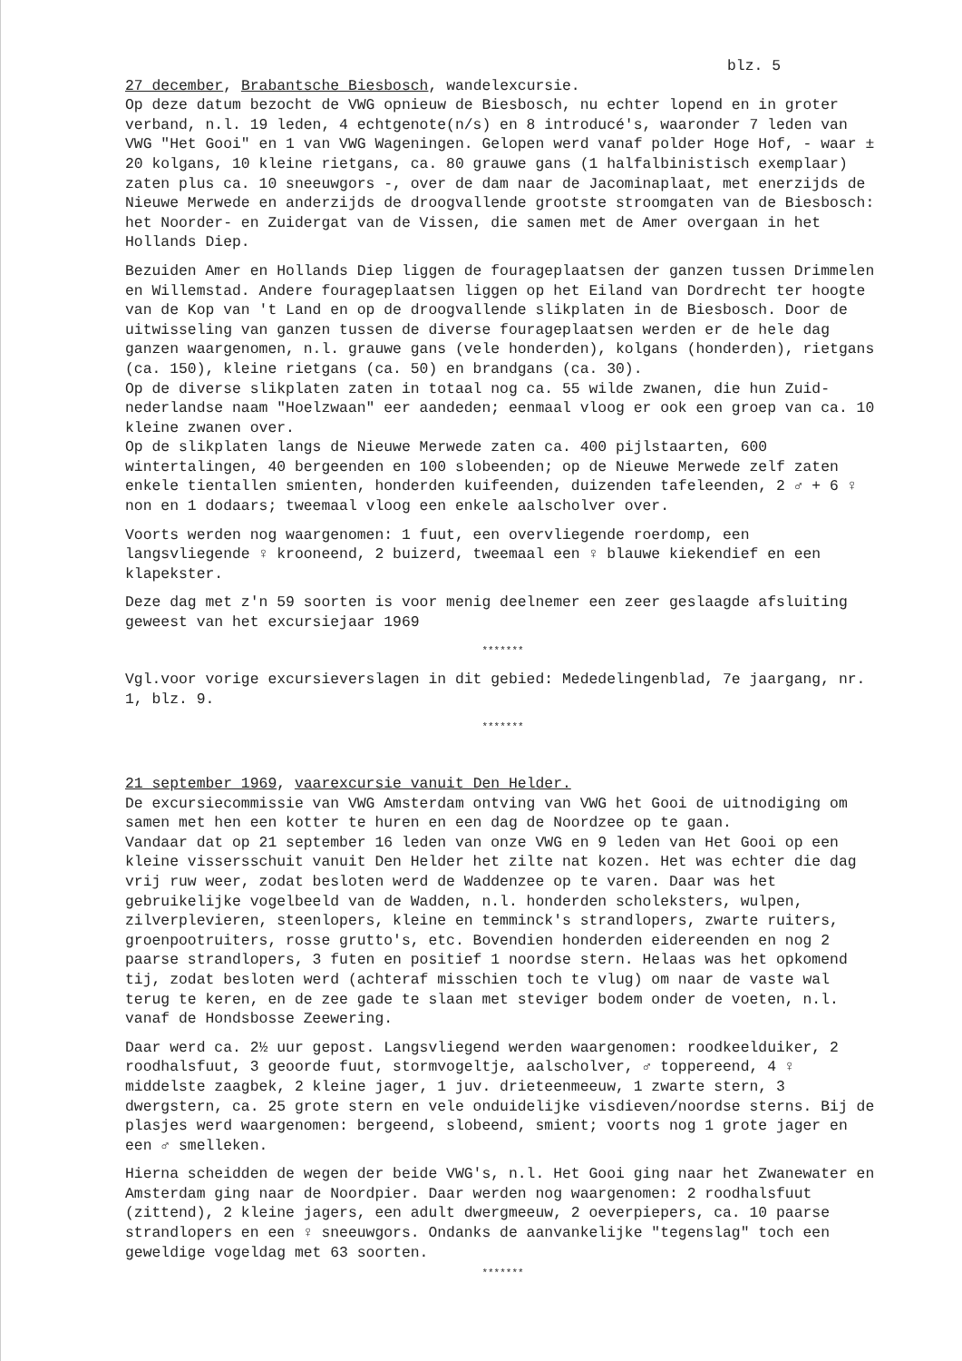blz. 5
27 december, Brabantsche Biesbosch, wandelexcursie.
Op deze datum bezocht de VWG opnieuw de Biesbosch, nu echter lopend en in groter verband, n.l. 19 leden, 4 echtgenote(n/s) en 8 introducé's, waaronder 7 leden van VWG "Het Gooi" en 1 van VWG Wageningen. Gelopen werd vanaf polder Hoge Hof, - waar ± 20 kolgans, 10 kleine rietgans, ca. 80 grauwe gans (1 halfalbinistisch exemplaar) zaten plus ca. 10 sneeuwgors -, over de dam naar de Jacominaplaat, met enerzijds de Nieuwe Merwede en anderzijds de droogvallende grootste stroomgaten van de Biesbosch: het Noorder- en Zuidergat van de Vissen, die samen met de Amer overgaan in het Hollands Diep.
Bezuiden Amer en Hollands Diep liggen de fourageplaatsen der ganzen tussen Drimmelen en Willemstad. Andere fourageplaatsen liggen op het Eiland van Dordrecht ter hoogte van de Kop van 't Land en op de droogvallende slikplaten in de Biesbosch. Door de uitwisseling van ganzen tussen de diverse fourageplaatsen werden er de hele dag ganzen waargenomen, n.l. grauwe gans (vele honderden), kolgans (honderden), rietgans (ca. 150), kleine rietgans (ca. 50) en brandgans (ca. 30).
Op de diverse slikplaten zaten in totaal nog ca. 55 wilde zwanen, die hun Zuid-nederlandse naam "Hoelzwaan" eer aandeden; eenmaal vloog er ook een groep van ca. 10 kleine zwanen over.
Op de slikplaten langs de Nieuwe Merwede zaten ca. 400 pijlstaarten, 600 wintertalingen, 40 bergeenden en 100 slobeenden; op de Nieuwe Merwede zelf zaten enkele tientallen smienten, honderden kuifeenden, duizenden tafeleenden, 2 ♂ + 6 ♀ non en 1 dodaars; tweemaal vloog een enkele aalscholver over.
Voorts werden nog waargenomen: 1 fuut, een overvliegende roerdomp, een langsvliegende ♀ krooneend, 2 buizerd, tweemaal een ♀ blauwe kiekendief en een klapekster.
Deze dag met z'n 59 soorten is voor menig deelnemer een zeer geslaagde afsluiting geweest van het excursiejaar 1969
*******
Vgl.voor vorige excursieverslagen in dit gebied: Mededelingenblad, 7e jaargang, nr. 1, blz. 9.
*******
21 september 1969, vaarexcursie vanuit Den Helder.
De excursiecommissie van VWG Amsterdam ontving van VWG het Gooi de uitnodiging om samen met hen een kotter te huren en een dag de Noordzee op te gaan.
Vandaar dat op 21 september 16 leden van onze VWG en 9 leden van Het Gooi op een kleine vissersschuit vanuit Den Helder het zilte nat kozen. Het was echter die dag vrij ruw weer, zodat besloten werd de Waddenzee op te varen. Daar was het gebruikelijke vogelbeeld van de Wadden, n.l. honderden scholeksters, wulpen, zilverplevieren, steenlopers, kleine en temminck's strandlopers, zwarte ruiters, groenpootruiters, rosse grutto's, etc. Bovendien honderden eidereenden en nog 2 paarse strandlopers, 3 futen en positief 1 noordse stern. Helaas was het opkomend tij, zodat besloten werd (achteraf misschien toch te vlug) om naar de vaste wal terug te keren, en de zee gade te slaan met steviger bodem onder de voeten, n.l. vanaf de Hondsbosse Zeewering.
Daar werd ca. 2½ uur gepost. Langsvliegend werden waargenomen: roodkeelduiker, 2 roodhalsfuut, 3 geoorde fuut, stormvogeltje, aalscholver, ♂ toppereend, 4 ♀ middelste zaagbek, 2 kleine jager, 1 juv. drieteenmeeuw, 1 zwarte stern, 3 dwergstern, ca. 25 grote stern en vele onduidelijke visdieven/noordse sterns. Bij de plasjes werd waargenomen: bergeend, slobeend, smient; voorts nog 1 grote jager en een ♂ smelleken.
Hierna scheidden de wegen der beide VWG's, n.l. Het Gooi ging naar het Zwanewater en Amsterdam ging naar de Noordpier. Daar werden nog waargenomen: 2 roodhalsfuut (zittend), 2 kleine jagers, een adult dwergmeeuw, 2 oeverpiepers, ca. 10 paarse strandlopers en een ♀ sneeuwgors. Ondanks de aanvankelijke "tegenslag" toch een geweldige vogeldag met 63 soorten.
*******